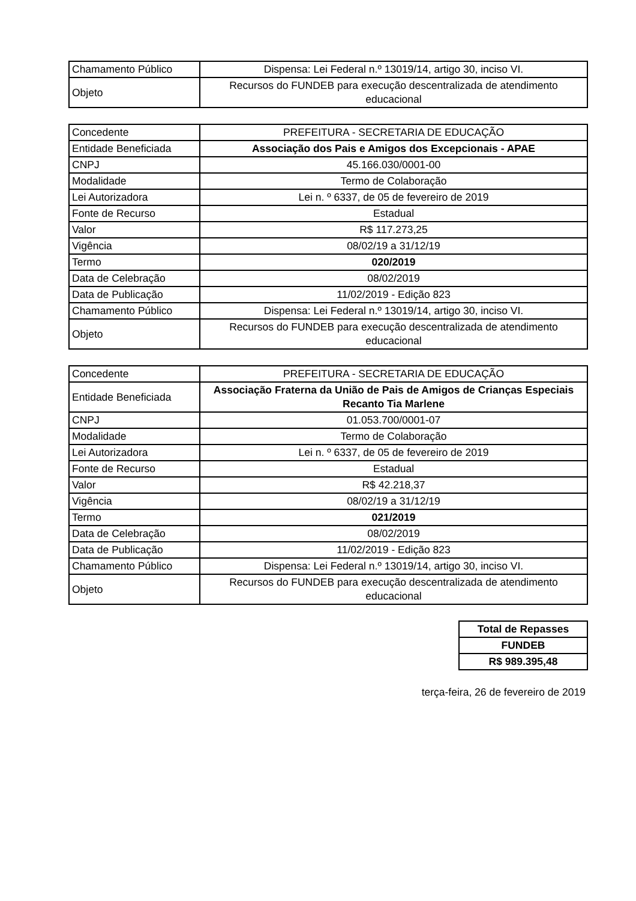| Chamamento Público | Dispensa: Lei Federal n.º 13019/14, artigo 30, inciso VI. |
| Objeto | Recursos do FUNDEB para execução descentralizada de atendimento educacional |
| Concedente | PREFEITURA - SECRETARIA DE EDUCAÇÃO |
| Entidade Beneficiada | Associação dos Pais e Amigos dos Excepcionais - APAE |
| CNPJ | 45.166.030/0001-00 |
| Modalidade | Termo de Colaboração |
| Lei Autorizadora | Lei n. º 6337, de 05 de fevereiro de 2019 |
| Fonte de Recurso | Estadual |
| Valor | R$ 117.273,25 |
| Vigência | 08/02/19 a 31/12/19 |
| Termo | 020/2019 |
| Data de Celebração | 08/02/2019 |
| Data de Publicação | 11/02/2019 - Edição 823 |
| Chamamento Público | Dispensa: Lei Federal n.º 13019/14, artigo 30, inciso VI. |
| Objeto | Recursos do FUNDEB para execução descentralizada de atendimento educacional |
| Concedente | PREFEITURA - SECRETARIA DE EDUCAÇÃO |
| Entidade Beneficiada | Associação Fraterna da União de Pais de Amigos de Crianças Especiais Recanto Tia Marlene |
| CNPJ | 01.053.700/0001-07 |
| Modalidade | Termo de Colaboração |
| Lei Autorizadora | Lei n. º 6337, de 05 de fevereiro de 2019 |
| Fonte de Recurso | Estadual |
| Valor | R$ 42.218,37 |
| Vigência | 08/02/19 a 31/12/19 |
| Termo | 021/2019 |
| Data de Celebração | 08/02/2019 |
| Data de Publicação | 11/02/2019 - Edição 823 |
| Chamamento Público | Dispensa: Lei Federal n.º 13019/14, artigo 30, inciso VI. |
| Objeto | Recursos do FUNDEB para execução descentralizada de atendimento educacional |
| Total de Repasses |
| FUNDEB |
| R$ 989.395,48 |
terça-feira, 26 de fevereiro de 2019